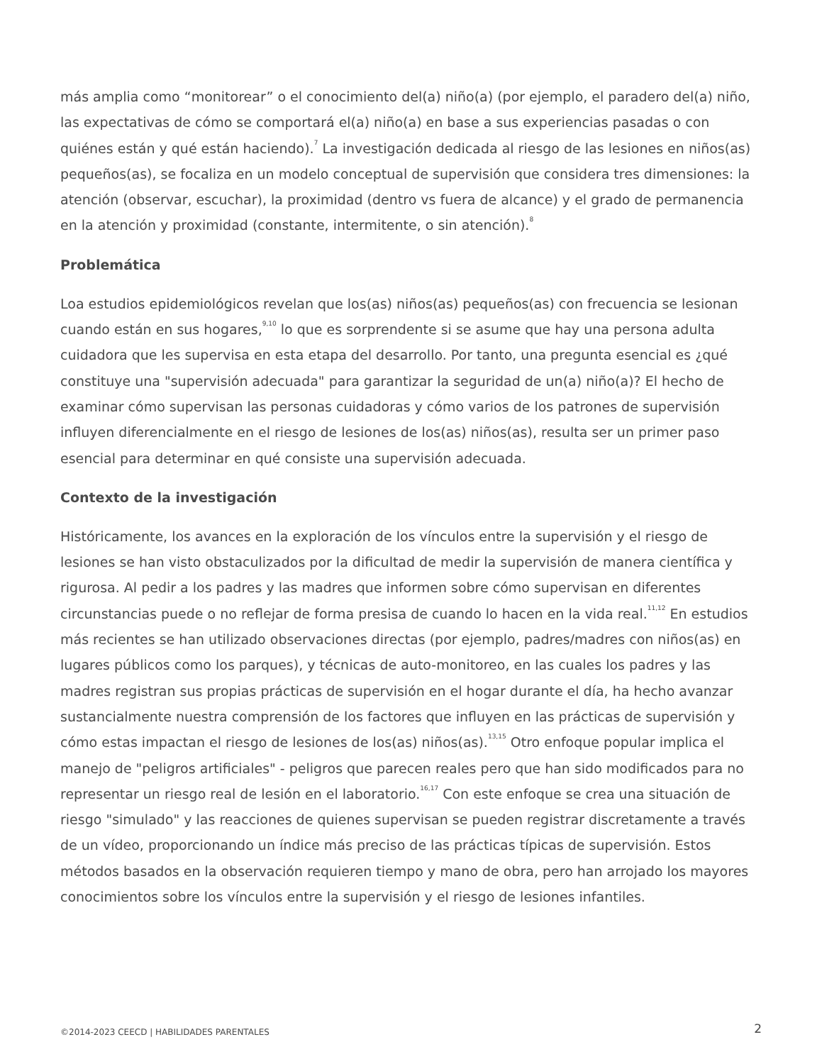más amplia como “monitorear” o el conocimiento del(a) niño(a) (por ejemplo, el paradero del(a) niño, las expectativas de cómo se comportará el(a) niño(a) en base a sus experiencias pasadas o con quiénes están y qué están haciendo).<sup>7</sup> La investigación dedicada al riesgo de las lesiones en niños(as) pequeños(as), se focaliza en un modelo conceptual de supervisión que considera tres dimensiones: la atención (observar, escuchar), la proximidad (dentro vs fuera de alcance) y el grado de permanencia en la atención y proximidad (constante, intermitente, o sin atención).<sup>8</sup>
Problemática
Loa estudios epidemiológicos revelan que los(as) niños(as) pequeños(as) con frecuencia se lesionan cuando están en sus hogares,<sup>9,10</sup> lo que es sorprendente si se asume que hay una persona adulta cuidadora que les supervisa en esta etapa del desarrollo. Por tanto, una pregunta esencial es ¿qué constituye una "supervisión adecuada" para garantizar la seguridad de un(a) niño(a)? El hecho de examinar cómo supervisan las personas cuidadoras y cómo varios de los patrones de supervisión influyen diferencialmente en el riesgo de lesiones de los(as) niños(as), resulta ser un primer paso esencial para determinar en qué consiste una supervisión adecuada.
Contexto de la investigación
Históricamente, los avances en la exploración de los vínculos entre la supervisión y el riesgo de lesiones se han visto obstaculizados por la dificultad de medir la supervisión de manera científica y rigurosa. Al pedir a los padres y las madres que informen sobre cómo supervisan en diferentes circunstancias puede o no reflejar de forma presisa de cuando lo hacen en la vida real.<sup>11,12</sup> En estudios más recientes se han utilizado observaciones directas (por ejemplo, padres/madres con niños(as) en lugares públicos como los parques), y técnicas de auto-monitoreo, en las cuales los padres y las madres registran sus propias prácticas de supervisión en el hogar durante el día, ha hecho avanzar sustancialmente nuestra comprensión de los factores que influyen en las prácticas de supervisión y cómo estas impactan el riesgo de lesiones de los(as) niños(as).<sup>13,15</sup> Otro enfoque popular implica el manejo de "peligros artificiales" - peligros que parecen reales pero que han sido modificados para no representar un riesgo real de lesión en el laboratorio.<sup>16,17</sup> Con este enfoque se crea una situación de riesgo "simulado" y las reacciones de quienes supervisan se pueden registrar discretamente a través de un vídeo, proporcionando un índice más preciso de las prácticas típicas de supervisión. Estos métodos basados en la observación requieren tiempo y mano de obra, pero han arrojado los mayores conocimientos sobre los vínculos entre la supervisión y el riesgo de lesiones infantiles.
©2014-2023 CEECD | HABILIDADES PARENTALES 2